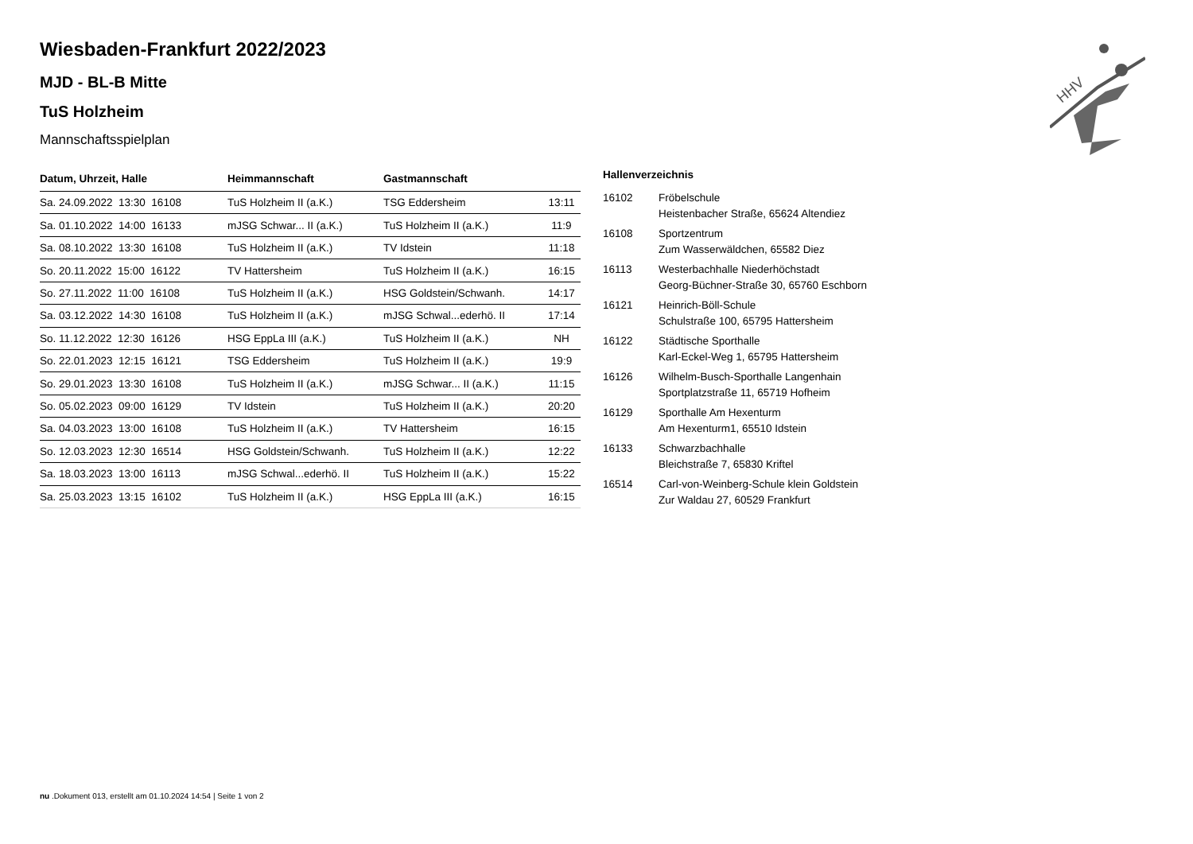HHV
Wiesbaden-Frankfurt 2022/2023
MJD - BL-B Mitte
TuS Holzheim
Mannschaftsspielplan
| Datum, Uhrzeit, Halle | Heimmannschaft | Gastmannschaft | |
| --- | --- | --- | --- |
| Sa. 24.09.2022 13:30 16108 | TuS Holzheim II (a.K.) | TSG Eddersheim | 13:11 |
| Sa. 01.10.2022 14:00 16133 | mJSG Schwar... II (a.K.) | TuS Holzheim II (a.K.) | 11:9 |
| Sa. 08.10.2022 13:30 16108 | TuS Holzheim II (a.K.) | TV Idstein | 11:18 |
| So. 20.11.2022 15:00 16122 | TV Hattersheim | TuS Holzheim II (a.K.) | 16:15 |
| So. 27.11.2022 11:00 16108 | TuS Holzheim II (a.K.) | HSG Goldstein/Schwanh. | 14:17 |
| Sa. 03.12.2022 14:30 16108 | TuS Holzheim II (a.K.) | mJSG Schwal...ederhö. II | 17:14 |
| So. 11.12.2022 12:30 16126 | HSG EppLa III (a.K.) | TuS Holzheim II (a.K.) | NH |
| So. 22.01.2023 12:15 16121 | TSG Eddersheim | TuS Holzheim II (a.K.) | 19:9 |
| So. 29.01.2023 13:30 16108 | TuS Holzheim II (a.K.) | mJSG Schwar... II (a.K.) | 11:15 |
| So. 05.02.2023 09:00 16129 | TV Idstein | TuS Holzheim II (a.K.) | 20:20 |
| Sa. 04.03.2023 13:00 16108 | TuS Holzheim II (a.K.) | TV Hattersheim | 16:15 |
| So. 12.03.2023 12:30 16514 | HSG Goldstein/Schwanh. | TuS Holzheim II (a.K.) | 12:22 |
| Sa. 18.03.2023 13:00 16113 | mJSG Schwal...ederhö. II | TuS Holzheim II (a.K.) | 15:22 |
| Sa. 25.03.2023 13:15 16102 | TuS Holzheim II (a.K.) | HSG EppLa III (a.K.) | 16:15 |
Hallenverzeichnis
| 16102 | Fröbelschule Heistenbacher Straße, 65624 Altendiez |
| 16108 | Sportzentrum Zum Wasserwäldchen, 65582 Diez |
| 16113 | Westerbachhalle Niederhöchstadt Georg-Büchner-Straße 30, 65760 Eschborn |
| 16121 | Heinrich-Böll-Schule Schulstraße 100, 65795 Hattersheim |
| 16122 | Städtische Sporthalle Karl-Eckel-Weg 1, 65795 Hattersheim |
| 16126 | Wilhelm-Busch-Sporthalle Langenhain Sportplatzstraße 11, 65719 Hofheim |
| 16129 | Sporthalle Am Hexenturm Am Hexenturm1, 65510 Idstein |
| 16133 | Schwarzbachhalle Bleichstraße 7, 65830 Kriftel |
| 16514 | Carl-von-Weinberg-Schule klein Goldstein Zur Waldau 27, 60529 Frankfurt |
nu .Dokument 013, erstellt am 01.10.2024 14:54 | Seite 1 von 2